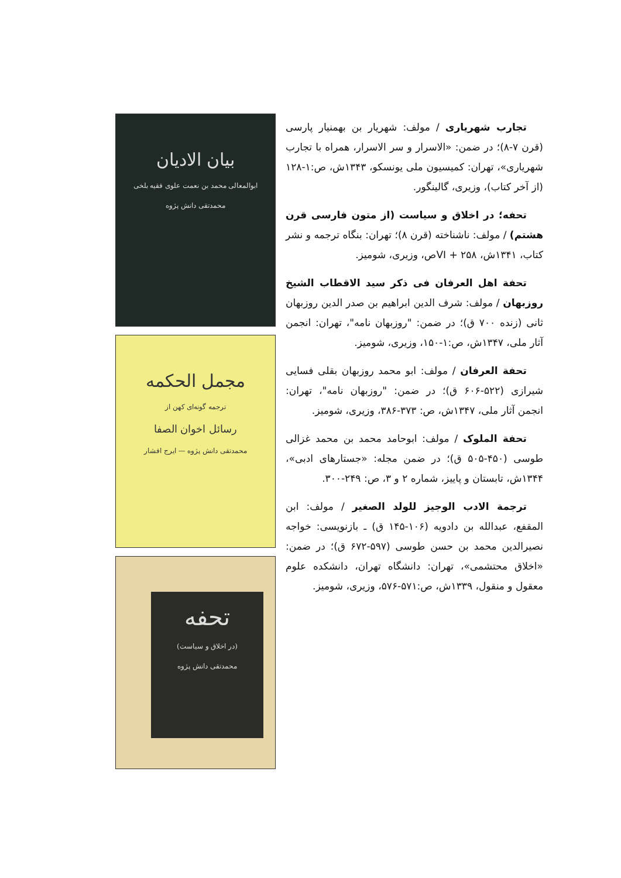بیان الادیان
ابوالمعالی محمد بن نعمت علوی فقیه بلخی
محمدتقی دانش پژوه
مجمل الحکمه
ترجمه گونه‌ای کهن از
رسائل اخوان الصفا
محمدتقی دانش پژوه — ایرج افشار
تحفه
(در اخلاق و سیاست)
محمدتقی دانش پژوه
تجارب شهریاری / مولف: شهریار بن بهمنیار پارسی (قرن ۷-۸)؛ در ضمن: «الاسرار و سر الاسرار، همراه با تجارب شهریاری»، تهران: کمیسیون ملی یونسکو، ۱۳۴۳ش، ص:۱-۱۲۸ (از آخر کتاب)، وزیری، گالینگور.
تحفه؛ در اخلاق و سیاست (از متون فارسی قرن هشتم) / مولف: ناشناخته (قرن ۸)؛ تهران: بنگاه ترجمه و نشر کتاب، ۱۳۴۱ش، ۲۵۸ + VIص، وزیری، شومیز.
تحفة اهل العرفان فی ذکر سید الاقطاب الشیخ روزبهان / مولف: شرف الدین ابراهیم بن صدر الدین روزبهان ثانی (زنده ۷۰۰ ق)؛ در ضمن: "روزبهان نامه"، تهران: انجمن آثار ملی، ۱۳۴۷ش، ص:۱-۱۵۰، وزیری، شومیز.
تحفة العرفان / مولف: ابو محمد روزبهان بقلی فسایی شیرازی (۵۲۲-۶۰۶ ق)؛ در ضمن: "روزبهان نامه"، تهران: انجمن آثار ملی، ۱۳۴۷ش، ص: ۳۷۳-۳۸۶، وزیری، شومیز.
تحفة الملوک / مولف: ابوحامد محمد بن محمد غزالی طوسی (۴۵۰-۵۰۵ ق)؛ در ضمن مجله: «جستارهای ادبی»، ۱۳۴۴ش، تابستان و پاییز، شماره ۲ و ۳، ص: ۲۴۹-۳۰۰.
ترجمة الادب الوجیز للولد الصغیر / مولف: ابن المقفع، عبدالله بن دادویه (۱۰۶-۱۴۵ ق) ـ بازنویسی: خواجه نصیرالدین محمد بن حسن طوسی (۵۹۷-۶۷۲ ق)؛ در ضمن: «اخلاق محتشمی»، تهران: دانشگاه تهران، دانشکده علوم معقول و منقول، ۱۳۳۹ش، ص:۵۷۱-۵۷۶، وزیری، شومیز.